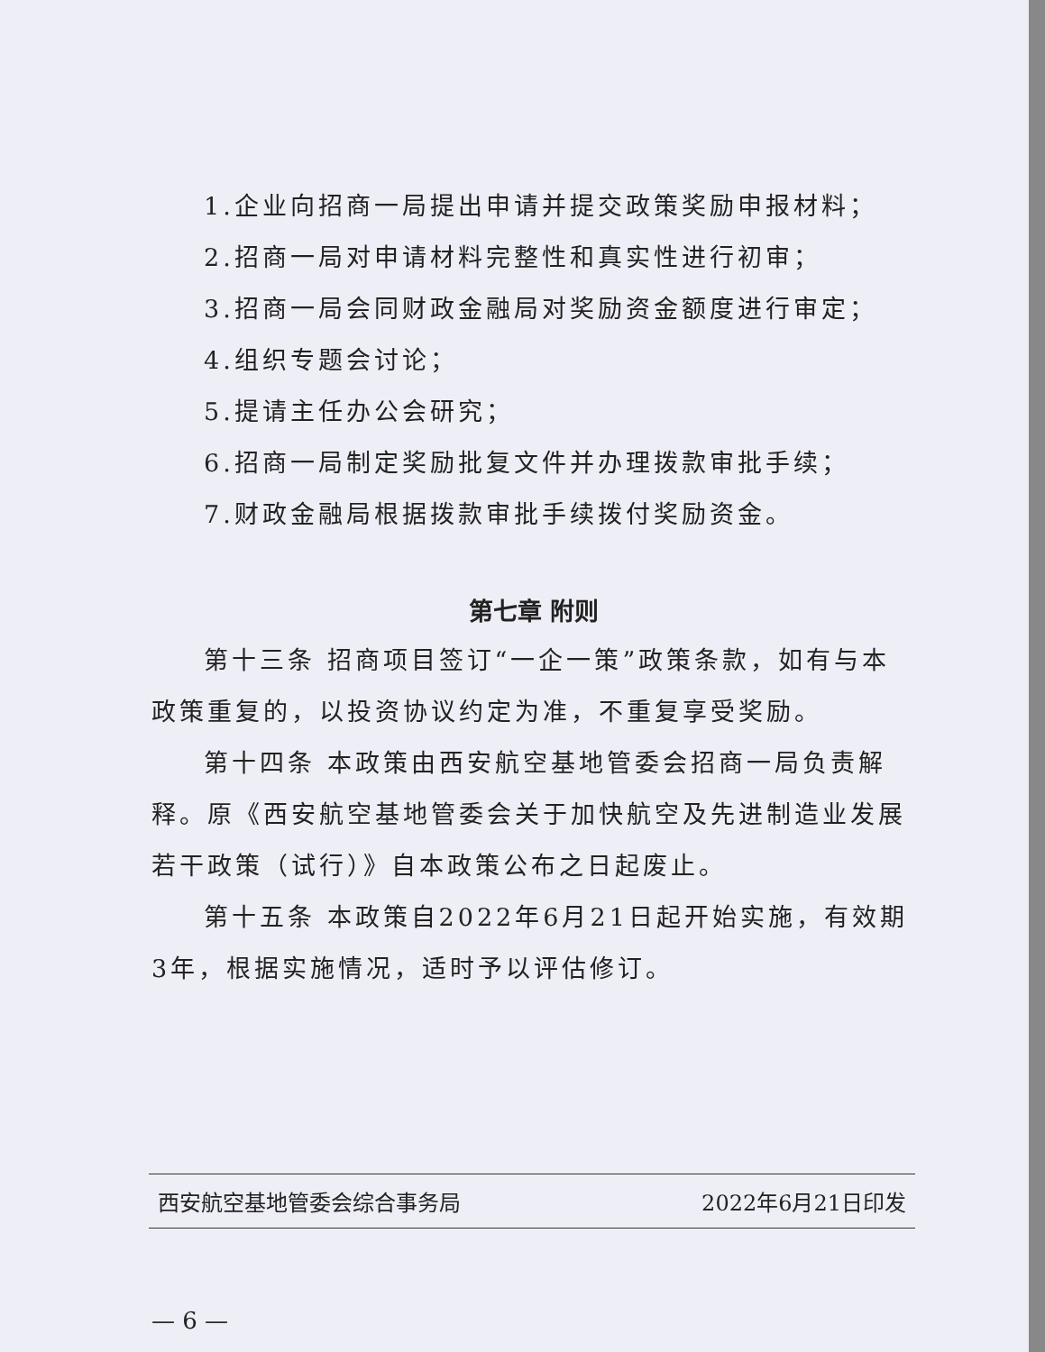1.企业向招商一局提出申请并提交政策奖励申报材料；
2.招商一局对申请材料完整性和真实性进行初审；
3.招商一局会同财政金融局对奖励资金额度进行审定；
4.组织专题会讨论；
5.提请主任办公会研究；
6.招商一局制定奖励批复文件并办理拨款审批手续；
7.财政金融局根据拨款审批手续拨付奖励资金。
第七章 附则
第十三条 招商项目签订“一企一策”政策条款，如有与本政策重复的，以投资协议约定为准，不重复享受奖励。
第十四条 本政策由西安航空基地管委会招商一局负责解释。原《西安航空基地管委会关于加快航空及先进制造业发展若干政策（试行）》自本政策公布之日起废止。
第十五条 本政策自2022年6月21日起开始实施，有效期3年，根据实施情况，适时予以评估修订。
西安航空基地管委会综合事务局 2022年6月21日印发
— 6 —